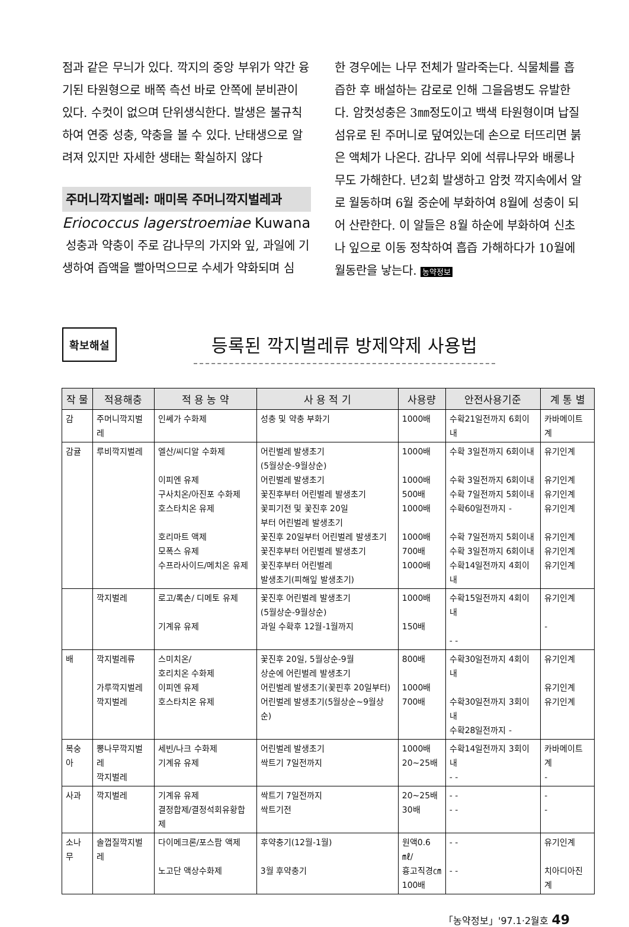점과 같은 무늬가 있다. 깍지의 중앙 부위가 약간 융기된 타원형으로 배쪽 측선 바로 안쪽에 분비관이 있다. 수컷이 없으며 단위생식한다. 발생은 불규칙하여 연중 성충, 약충을 볼 수 있다. 난태생으로 알려져 있지만 자세한 생태는 확실하지 않다
주머니깍지벌레: 매미목 주머니깍지벌레과
Eriococcus lagerstroemiae Kuwana
성충과 약충이 주로 감나무의 가지와 잎, 과일에 기생하여 즙액을 빨아먹으므로 수세가 약화되며 심
한 경우에는 나무 전체가 말라죽는다. 식물체를 흡즙한 후 배설하는 감로로 인해 그을음병도 유발한다. 암컷성충은 3㎜정도이고 백색 타원형이며 납질섬유로 된 주머니로 덮여있는데 손으로 터뜨리면 붉은 액체가 나온다. 감나무 외에 석류나무와 배롱나무도 가해한다. 년2회 발생하고 암컷 깍지속에서 알로 월동하며 6월 중순에 부화하여 8월에 성충이 되어 산란한다. 이 알들은 8월 하순에 부화하여 신초나 잎으로 이동 정착하여 흡즙 가해하다가 10월에 월동란을 낳는다. 농약정보
확보해설
등록된 깍지벌레류 방제약제 사용법
| 작 물 | 적용해충 | 적 용 농 약 | 사 용 적 기 | 사용량 | 안전사용기준 | 계 통 별 |
| --- | --- | --- | --- | --- | --- | --- |
| 감 | 주머니깍지벌레 | 인쎄가 수화제 | 성충 및 약충 부화기 | 1000배 | 수확21일전까지 6회이내 | 카바메이트계 |
| 감귤 | 루비깍지벌레 | 엘산/씨디알 수화제 이피엔 유제 구사치온/아진포 수화제 호스타치온 유제 호리마트 액제 모폭스 유제 수프라사이드/메치온 유제 | 어린벌레 발생초기 (5월상순-9월상순) 어린벌레 발생초기 꽃진후부터 어린벌레 발생초기 꽃피기전 및 꽃진후 20일 부터 어린벌레 발생초기 꽃진후 20일부터 어린벌레 발생초기 꽃진후부터 어린벌레 발생초기 꽃진후부터 어린벌레 발생초기(피해잎 발생초기) | 1000배 1000배 500배 1000배 1000배 700배 1000배 | 수확 3일전까지 6회이내 수확 3일전까지 6회이내 수확 7일전까지 5회이내 수확60일전까지 - 수확 7일전까지 5회이내 수확 3일전까지 6회이내 수확14일전까지 4회이내 | 유기인계 유기인계 유기인계 유기인계 유기인계 유기인계 유기인계 |
| | 깍지벌레 | 로고/록손/ 디메토 유제 기계유 유제 | 꽃진후 어린벌레 발생초기 (5월상순-9월상순) 과일 수확후 12월-1월까지 | 1000배 150배 | 수확15일전까지 4회이내 - - | 유기인계 - |
| 배 | 깍지벌레류 가루깍지벌레 깍지벌레 | 스미치온/ 호리치온 수화제 이피엔 유제 호스타치온 유제 | 꽃진후 20일, 5월상순-9월 상순에 어린벌레 발생초기 어린벌레 발생초기(꽃핀후 20일부터) 어린벌레 발생초기(5월상순~9월상순) | 800배 1000배 700배 | 수확30일전까지 4회이내 수확30일전까지 3회이내 수확28일전까지 - | 유기인계 유기인계 유기인계 |
| 복숭아 | 뽕나무깍지벌레 깍지벌레 | 세빈/나크 수화제 기계유 유제 | 어린벌레 발생초기 싹트기 7일전까지 | 1000배 20~25배 | 수확14일전까지 3회이내 - - | 카바메이트계 - |
| 사과 | 깍지벌레 | 기계유 유제 결정합제/결정석회유황합제 | 싹트기 7일전까지 싹트기전 | 20~25배 30배 | - - - - | - - |
| 소나무 | 솔껍질깍지벌레 | 다이메크론/포스팜 액제 노고단 액상수화제 | 후약충기(12월-1월) 3월 후약충기 | 원액0.6㎖/ 흉고직경㎝ 100배 | - - - - | 유기인계 치아디아진계 |
「농약정보」'97.1·2월호 49